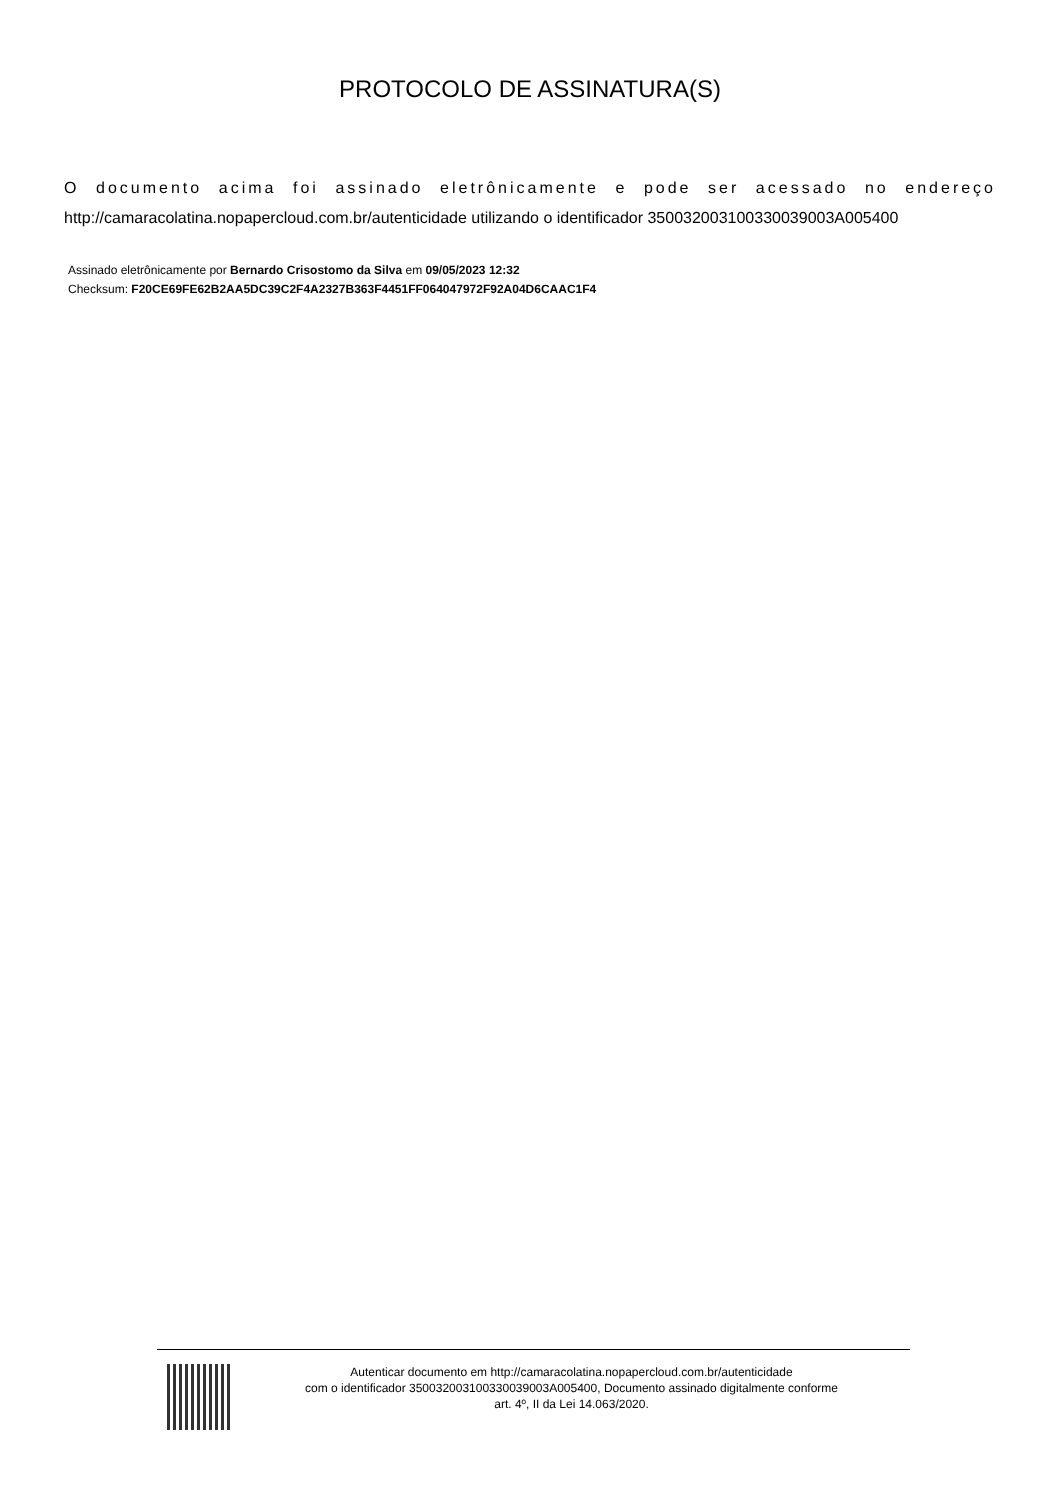PROTOCOLO DE ASSINATURA(S)
O documento acima foi assinado eletrônicamente e pode ser acessado no endereço http://camaracolatina.nopapercloud.com.br/autenticidade utilizando o identificador 350032003100330039003A005400
Assinado eletrônicamente por Bernardo Crisostomo da Silva em 09/05/2023 12:32
Checksum: F20CE69FE62B2AA5DC39C2F4A2327B363F4451FF064047972F92A04D6CAAC1F4
Autenticar documento em http://camaracolatina.nopapercloud.com.br/autenticidade
com o identificador 350032003100330039003A005400, Documento assinado digitalmente conforme
art. 4º, II da Lei 14.063/2020.